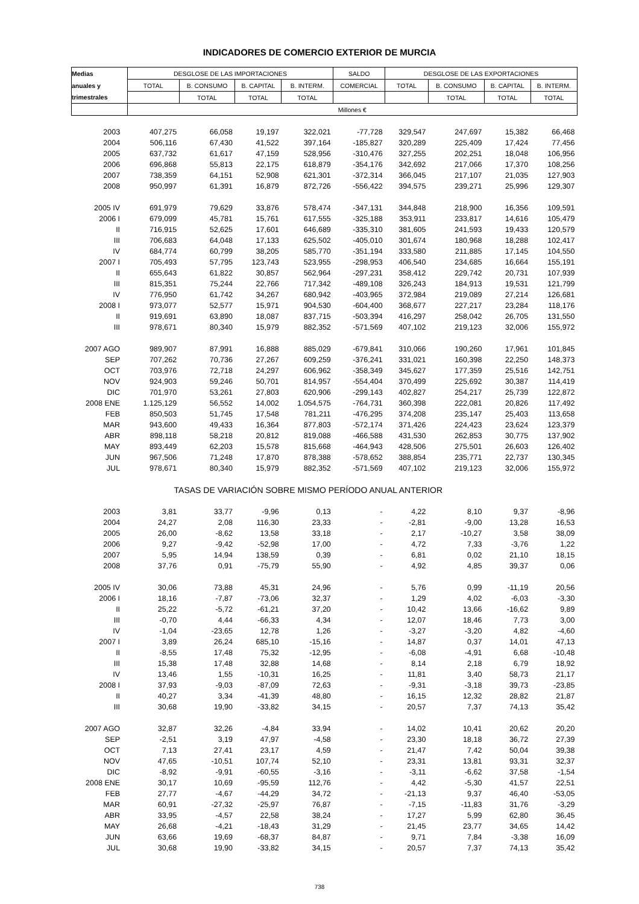INDICADORES DE COMERCIO EXTERIOR DE MURCIA
| Medias | DESGLOSE DE LAS IMPORTACIONES | | | | SALDO | DESGLOSE DE LAS EXPORTACIONES | | | |
| --- | --- | --- | --- | --- | --- | --- | --- | --- | --- |
| anuales y | TOTAL | B. CONSUMO | B. CAPITAL | B. INTERM. | COMERCIAL | TOTAL | B. CONSUMO | B. CAPITAL | B. INTERM. |
| trimestrales | | TOTAL | TOTAL | TOTAL | | | TOTAL | TOTAL | TOTAL |
| | Millones € | | | | | | | | |
| 2003 | 407,275 | 66,058 | 19,197 | 322,021 | -77,728 | 329,547 | 247,697 | 15,382 | 66,468 |
| 2004 | 506,116 | 67,430 | 41,522 | 397,164 | -185,827 | 320,289 | 225,409 | 17,424 | 77,456 |
| 2005 | 637,732 | 61,617 | 47,159 | 528,956 | -310,476 | 327,255 | 202,251 | 18,048 | 106,956 |
| 2006 | 696,868 | 55,813 | 22,175 | 618,879 | -354,176 | 342,692 | 217,066 | 17,370 | 108,256 |
| 2007 | 738,359 | 64,151 | 52,908 | 621,301 | -372,314 | 366,045 | 217,107 | 21,035 | 127,903 |
| 2008 | 950,997 | 61,391 | 16,879 | 872,726 | -556,422 | 394,575 | 239,271 | 25,996 | 129,307 |
| 2005 IV | 691,979 | 79,629 | 33,876 | 578,474 | -347,131 | 344,848 | 218,900 | 16,356 | 109,591 |
| 2006 I | 679,099 | 45,781 | 15,761 | 617,555 | -325,188 | 353,911 | 233,817 | 14,616 | 105,479 |
| II | 716,915 | 52,625 | 17,601 | 646,689 | -335,310 | 381,605 | 241,593 | 19,433 | 120,579 |
| III | 706,683 | 64,048 | 17,133 | 625,502 | -405,010 | 301,674 | 180,968 | 18,288 | 102,417 |
| IV | 684,774 | 60,799 | 38,205 | 585,770 | -351,194 | 333,580 | 211,885 | 17,145 | 104,550 |
| 2007 I | 705,493 | 57,795 | 123,743 | 523,955 | -298,953 | 406,540 | 234,685 | 16,664 | 155,191 |
| II | 655,643 | 61,822 | 30,857 | 562,964 | -297,231 | 358,412 | 229,742 | 20,731 | 107,939 |
| III | 815,351 | 75,244 | 22,766 | 717,342 | -489,108 | 326,243 | 184,913 | 19,531 | 121,799 |
| IV | 776,950 | 61,742 | 34,267 | 680,942 | -403,965 | 372,984 | 219,089 | 27,214 | 126,681 |
| 2008 I | 973,077 | 52,577 | 15,971 | 904,530 | -604,400 | 368,677 | 227,217 | 23,284 | 118,176 |
| II | 919,691 | 63,890 | 18,087 | 837,715 | -503,394 | 416,297 | 258,042 | 26,705 | 131,550 |
| III | 978,671 | 80,340 | 15,979 | 882,352 | -571,569 | 407,102 | 219,123 | 32,006 | 155,972 |
| 2007 AGO | 989,907 | 87,991 | 16,888 | 885,029 | -679,841 | 310,066 | 190,260 | 17,961 | 101,845 |
| SEP | 707,262 | 70,736 | 27,267 | 609,259 | -376,241 | 331,021 | 160,398 | 22,250 | 148,373 |
| OCT | 703,976 | 72,718 | 24,297 | 606,962 | -358,349 | 345,627 | 177,359 | 25,516 | 142,751 |
| NOV | 924,903 | 59,246 | 50,701 | 814,957 | -554,404 | 370,499 | 225,692 | 30,387 | 114,419 |
| DIC | 701,970 | 53,261 | 27,803 | 620,906 | -299,143 | 402,827 | 254,217 | 25,739 | 122,872 |
| 2008 ENE | 1.125,129 | 56,552 | 14,002 | 1.054,575 | -764,731 | 360,398 | 222,081 | 20,826 | 117,492 |
| FEB | 850,503 | 51,745 | 17,548 | 781,211 | -476,295 | 374,208 | 235,147 | 25,403 | 113,658 |
| MAR | 943,600 | 49,433 | 16,364 | 877,803 | -572,174 | 371,426 | 224,423 | 23,624 | 123,379 |
| ABR | 898,118 | 58,218 | 20,812 | 819,088 | -466,588 | 431,530 | 262,853 | 30,775 | 137,902 |
| MAY | 893,449 | 62,203 | 15,578 | 815,668 | -464,943 | 428,506 | 275,501 | 26,603 | 126,402 |
| JUN | 967,506 | 71,248 | 17,870 | 878,388 | -578,652 | 388,854 | 235,771 | 22,737 | 130,345 |
| JUL | 978,671 | 80,340 | 15,979 | 882,352 | -571,569 | 407,102 | 219,123 | 32,006 | 155,972 |
| | TASAS DE VARIACIÓN SOBRE MISMO PERÍODO ANUAL ANTERIOR | | | | | | | | |
| 2003 | 3,81 | 33,77 | -9,96 | 0,13 | - | 4,22 | 8,10 | 9,37 | -8,96 |
| 2004 | 24,27 | 2,08 | 116,30 | 23,33 | - | -2,81 | -9,00 | 13,28 | 16,53 |
| 2005 | 26,00 | -8,62 | 13,58 | 33,18 | - | 2,17 | -10,27 | 3,58 | 38,09 |
| 2006 | 9,27 | -9,42 | -52,98 | 17,00 | - | 4,72 | 7,33 | -3,76 | 1,22 |
| 2007 | 5,95 | 14,94 | 138,59 | 0,39 | - | 6,81 | 0,02 | 21,10 | 18,15 |
| 2008 | 37,76 | 0,91 | -75,79 | 55,90 | - | 4,92 | 4,85 | 39,37 | 0,06 |
| 2005 IV | 30,06 | 73,88 | 45,31 | 24,96 | - | 5,76 | 0,99 | -11,19 | 20,56 |
| 2006 I | 18,16 | -7,87 | -73,06 | 32,37 | - | 1,29 | 4,02 | -6,03 | -3,30 |
| II | 25,22 | -5,72 | -61,21 | 37,20 | - | 10,42 | 13,66 | -16,62 | 9,89 |
| III | -0,70 | 4,44 | -66,33 | 4,34 | - | 12,07 | 18,46 | 7,73 | 3,00 |
| IV | -1,04 | -23,65 | 12,78 | 1,26 | - | -3,27 | -3,20 | 4,82 | -4,60 |
| 2007 I | 3,89 | 26,24 | 685,10 | -15,16 | - | 14,87 | 0,37 | 14,01 | 47,13 |
| II | -8,55 | 17,48 | 75,32 | -12,95 | - | -6,08 | -4,91 | 6,68 | -10,48 |
| III | 15,38 | 17,48 | 32,88 | 14,68 | - | 8,14 | 2,18 | 6,79 | 18,92 |
| IV | 13,46 | 1,55 | -10,31 | 16,25 | - | 11,81 | 3,40 | 58,73 | 21,17 |
| 2008 I | 37,93 | -9,03 | -87,09 | 72,63 | - | -9,31 | -3,18 | 39,73 | -23,85 |
| II | 40,27 | 3,34 | -41,39 | 48,80 | - | 16,15 | 12,32 | 28,82 | 21,87 |
| III | 30,68 | 19,90 | -33,82 | 34,15 | - | 20,57 | 7,37 | 74,13 | 35,42 |
| 2007 AGO | 32,87 | 32,26 | -4,84 | 33,94 | - | 14,02 | 10,41 | 20,62 | 20,20 |
| SEP | -2,51 | 3,19 | 47,97 | -4,58 | - | 23,30 | 18,18 | 36,72 | 27,39 |
| OCT | 7,13 | 27,41 | 23,17 | 4,59 | - | 21,47 | 7,42 | 50,04 | 39,38 |
| NOV | 47,65 | -10,51 | 107,74 | 52,10 | - | 23,31 | 13,81 | 93,31 | 32,37 |
| DIC | -8,92 | -9,91 | -60,55 | -3,16 | - | -3,11 | -6,62 | 37,58 | -1,54 |
| 2008 ENE | 30,17 | 10,69 | -95,59 | 112,76 | - | 4,42 | -5,30 | 41,57 | 22,51 |
| FEB | 27,77 | -4,67 | -44,29 | 34,72 | - | -21,13 | 9,37 | 46,40 | -53,05 |
| MAR | 60,91 | -27,32 | -25,97 | 76,87 | - | -7,15 | -11,83 | 31,76 | -3,29 |
| ABR | 33,95 | -4,57 | 22,58 | 38,24 | - | 17,27 | 5,99 | 62,80 | 36,45 |
| MAY | 26,68 | -4,21 | -18,43 | 31,29 | - | 21,45 | 23,77 | 34,65 | 14,42 |
| JUN | 63,66 | 19,69 | -68,37 | 84,87 | - | 9,71 | 7,84 | -3,38 | 16,09 |
| JUL | 30,68 | 19,90 | -33,82 | 34,15 | - | 20,57 | 7,37 | 74,13 | 35,42 |
738